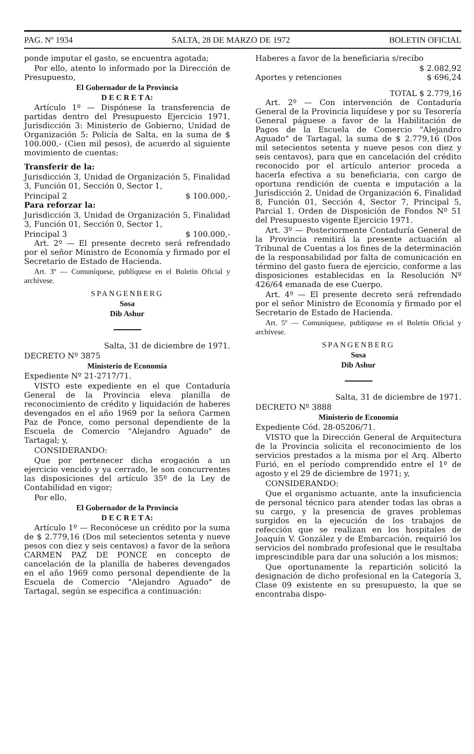PAG. Nº 1934 SALTA, 28 DE MARZO DE 1972 BOLETIN OFICIAL
ponde imputar el gasto, se encuentra agotada;
Por ello, atento lo informado por la Dirección de Presupuesto,
El Gobernador de la Provincia
D E C R E T A:
Artículo 1º — Dispónese la transferencia de partidas dentro del Presupuesto Ejercicio 1971, Jurisdicción 3: Ministerio de Gobierno, Unidad de Organización 5: Policía de Salta, en la suma de $ 100.000,- (Cien mil pesos), de acuerdo al siguiente movimiento de cuentas:
Transferir de la:
Jurisdicción 3, Unidad de Organización 5, Finalidad 3, Función 01, Sección 0, Sector 1,
Principal 2 $ 100.000,-
Para reforzar la:
Jurisdicción 3, Unidad de Organización 5, Finalidad 3, Función 01, Sección 0, Sector 1,
Principal 3 $ 100.000,-
Art. 2º — El presente decreto será refrendado por el señor Ministro de Economía y firmado por el Secretario de Estado de Hacienda.
Art. 3º — Comuníquese, publíquese en el Boletín Oficial y archívese.
SPANGENBERG
Sosa
Dib Ashur
Salta, 31 de diciembre de 1971.
DECRETO Nº 3875
Ministerio de Economía
Expediente Nº 21-2717/71.
VISTO este expediente en el que Contaduría General de la Provincia eleva planilla de reconocimiento de crédito y liquidación de haberes devengados en el año 1969 por la señora Carmen Paz de Ponce, como personal dependiente de la Escuela de Comercio "Alejandro Aguado" de Tartagal; y,
CONSIDERANDO:
Que por pertenecer dicha erogación a un ejercicio vencido y ya cerrado, le son concurrentes las disposiciones del artículo 35º de la Ley de Contabilidad en vigor;
Por ello,
El Gobernador de la Provincia
D E C R E T A:
Artículo 1º — Reconócese un crédito por la suma de $ 2.779,16 (Dos mil setecientos setenta y nueve pesos con diez y seis centavos) a favor de la señora CARMEN PAZ DE PONCE en concepto de cancelación de la planilla de haberes devengados en el año 1969 como personal dependiente de la Escuela de Comercio "Alejandro Aguado" de Tartagal, según se especifica a continuación:
Haberes a favor de la beneficiaria s/recibo
$ 2.082,92
Aportes y retenciones $ 696,24
TOTAL $ 2.779,16
Art. 2º — Con intervención de Contaduría General de la Provincia liquídese y por su Tesorería General páguese a favor de la Habilitación de Pagos de la Escuela de Comercio "Alejandro Aguado" de Tartagal, la suma de $ 2.779,16 (Dos mil setecientos setenta y nueve pesos con diez y seis centavos), para que en cancelación del crédito reconocido por el artículo anterior proceda a hacerla efectiva a su beneficiaria, con cargo de oportuna rendición de cuenta e imputación a la Jurisdicción 2, Unidad de Organización 6, Finalidad 8, Función 01, Sección 4, Sector 7, Principal 5, Parcial 1. Orden de Disposición de Fondos Nº 51 del Presupuesto vigente Ejercicio 1971.
Art. 3º — Posteriormente Contaduría General de la Provincia remitirá la presente actuación al Tribunal de Cuentas a los fines de la determinación de la responsabilidad por falta de comunicación en término del gasto fuera de ejercicio, conforme a las disposiciones establecidas en la Resolución Nº 426/64 emanada de ese Cuerpo.
Art. 4º — El presente decreto será refrendado por el señor Ministro de Economía y firmado por el Secretario de Estado de Hacienda.
Art. 5º — Comuníquese, publíquese en el Boletín Oficial y archívese.
SPANGENBERG
Sosa
Dib Ashur
Salta, 31 de diciembre de 1971.
DECRETO Nº 3888
Ministerio de Economía
Expediente Cód. 28-05206/71.
VISTO que la Dirección General de Arquitectura de la Provincia solicita el reconocimiento de los servicios prestados a la misma por el Arq. Alberto Furió, en el período comprendido entre el 1º de agosto y el 29 de diciembre de 1971; y,
CONSIDERANDO:
Que el organismo actuante, ante la insuficiencia de personal técnico para atender todas las obras a su cargo, y la presencia de graves problemas surgidos en la ejecución de los trabajos de refección que se realizan en los hospitales de Joaquín V. González y de Embarcación, requirió los servicios del nombrado profesional que le resultaba imprescindible para dar una solución a los mismos;
Que oportunamente la repartición solicitó la designación de dicho profesional en la Categoría 3, Clase 09 existente en su presupuesto, la que se encontraba dispo-